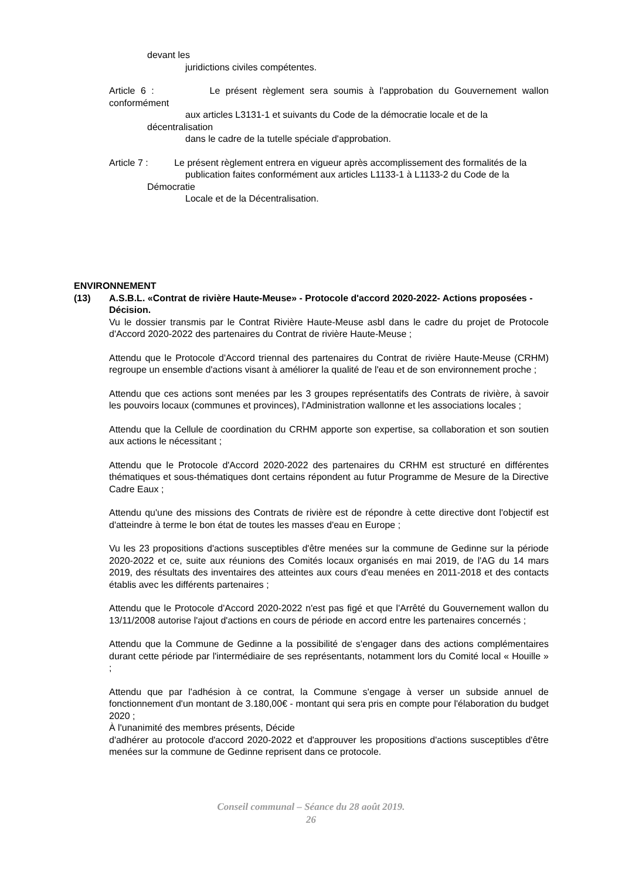devant les
juridictions civiles compétentes.
Article 6 : Le présent règlement sera soumis à l'approbation du Gouvernement wallon conformément
aux articles L3131-1 et suivants du Code de la démocratie locale et de la
décentralisation
dans le cadre de la tutelle spéciale d'approbation.
Article 7 : Le présent règlement entrera en vigueur après accomplissement des formalités de la
publication faites conformément aux articles L1133-1 à L1133-2 du Code de la
Démocratie
Locale et de la Décentralisation.
ENVIRONNEMENT
(13) A.S.B.L. «Contrat de rivière Haute-Meuse» - Protocole d'accord 2020-2022- Actions proposées - Décision.
Vu le dossier transmis par le Contrat Rivière Haute-Meuse asbl dans le cadre du projet de Protocole d'Accord 2020-2022 des partenaires du Contrat de rivière Haute-Meuse ;
Attendu que le Protocole d'Accord triennal des partenaires du Contrat de rivière Haute-Meuse (CRHM) regroupe un ensemble d'actions visant à améliorer la qualité de l'eau et de son environnement proche ;
Attendu que ces actions sont menées par les 3 groupes représentatifs des Contrats de rivière, à savoir les pouvoirs locaux (communes et provinces), l'Administration wallonne et les associations locales ;
Attendu que la Cellule de coordination du CRHM apporte son expertise, sa collaboration et son soutien aux actions le nécessitant ;
Attendu que le Protocole d'Accord 2020-2022 des partenaires du CRHM est structuré en différentes thématiques et sous-thématiques dont certains répondent au futur Programme de Mesure de la Directive Cadre Eaux ;
Attendu qu'une des missions des Contrats de rivière est de répondre à cette directive dont l'objectif est d'atteindre à terme le bon état de toutes les masses d'eau en Europe ;
Vu les 23 propositions d'actions susceptibles d'être menées sur la commune de Gedinne sur la période 2020-2022 et ce, suite aux réunions des Comités locaux organisés en mai 2019, de l'AG du 14 mars 2019, des résultats des inventaires des atteintes aux cours d'eau menées en 2011-2018 et des contacts établis avec les différents partenaires ;
Attendu que le Protocole d'Accord 2020-2022 n'est pas figé et que l'Arrêté du Gouvernement wallon du 13/11/2008 autorise l'ajout d'actions en cours de période en accord entre les partenaires concernés ;
Attendu que la Commune de Gedinne a la possibilité de s'engager dans des actions complémentaires durant cette période par l'intermédiaire de ses représentants, notamment lors du Comité local « Houille » ;
Attendu que par l'adhésion à ce contrat, la Commune s'engage à verser un subside annuel de fonctionnement d'un montant de 3.180,00€ - montant qui sera pris en compte pour l'élaboration du budget 2020 ;
À l'unanimité des membres présents, Décide
d'adhérer au protocole d'accord 2020-2022 et d'approuver les propositions d'actions susceptibles d'être menées sur la commune de Gedinne reprisent dans ce protocole.
Conseil communal – Séance du 28 août 2019.
26